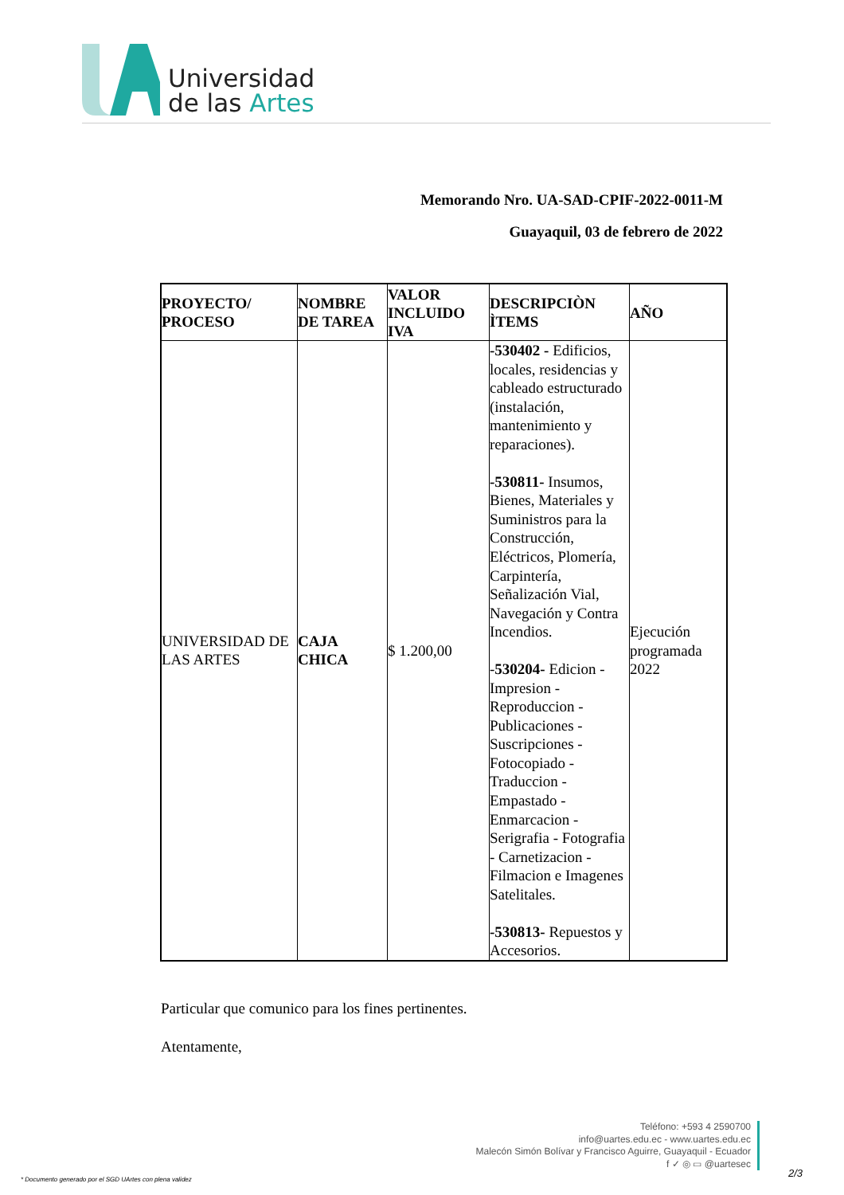Universidad
de las Artes
Memorando Nro. UA-SAD-CPIF-2022-0011-M
Guayaquil, 03 de febrero de 2022
| PROYECTO/ PROCESO | NOMBRE DE TAREA | VALOR INCLUIDO IVA | DESCRIPCIÒN ÌTEMS | AÑO |
| --- | --- | --- | --- | --- |
| UNIVERSIDAD DE LAS ARTES | CAJA CHICA | $ 1.200,00 | -530402 - Edificios, locales, residencias y cableado estructurado (instalación, mantenimiento y reparaciones). -530811- Insumos, Bienes, Materiales y Suministros para la Construcción, Eléctricos, Plomería, Carpintería, Señalización Vial, Navegación y Contra Incendios. - 530204- Edicion - Impresion - Reproduccion -Publicaciones - Suscripciones -Fotocopiado - Traduccion - Empastado - Enmarcacion - Serigrafia - Fotografia - Carnetizacion - Filmacion e Imagenes Satelitales. -530813- Repuestos y Accesorios. | Ejecución programada 2022 |
Particular que comunico para los fines pertinentes.
Atentamente,
Teléfono: +593 4 2590700
info@uartes.edu.ec - www.uartes.edu.ec
Malecón Simón Bolívar y Francisco Aguirre, Guayaquil - Ecuador
f ✓ ◎ ▭ @uartesec
* Documento generado por el SGD UArtes con plena validez
2/3